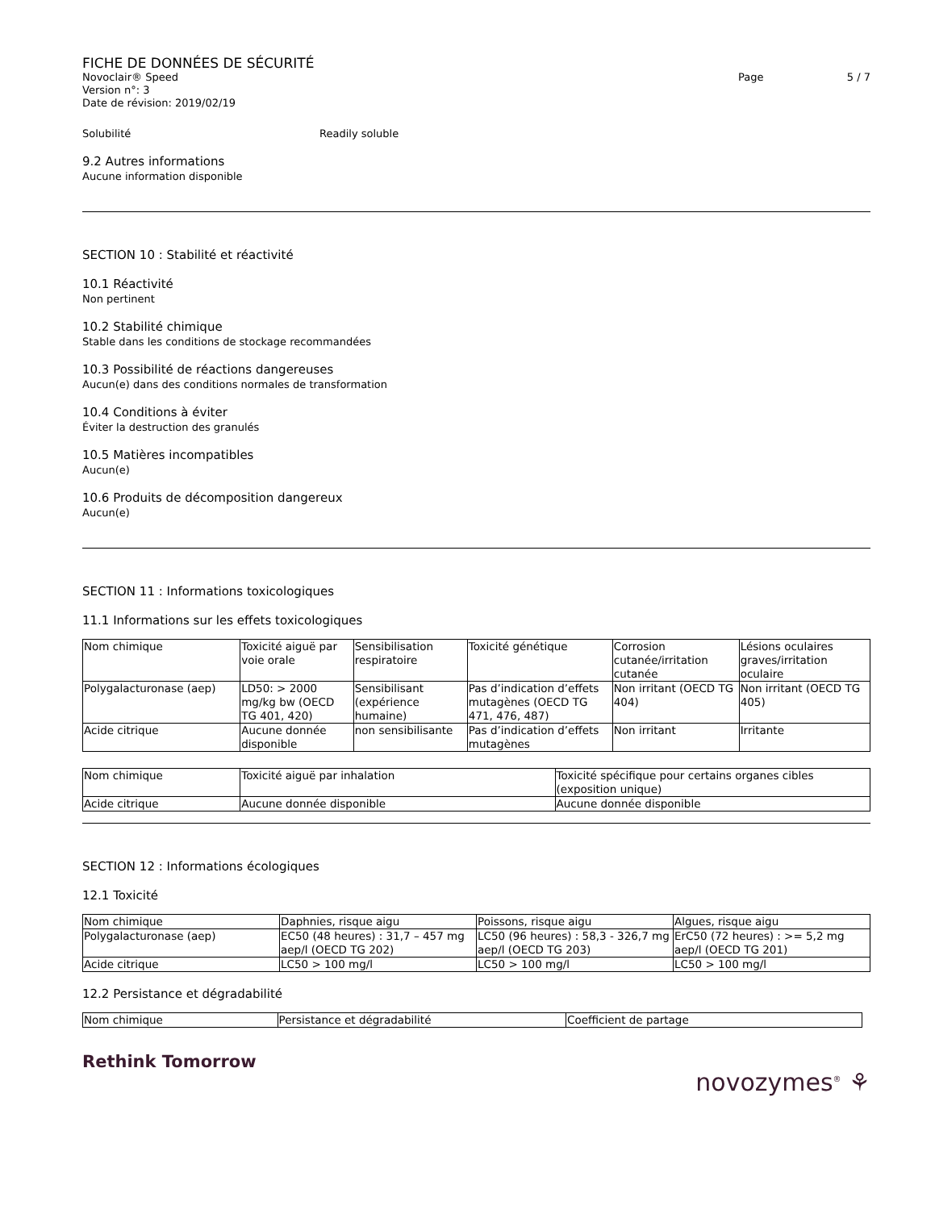FICHE DE DONNÉES DE SÉCURITÉ
Novoclair® Speed Page 5 / 7
Version n°: 3
Date de révision: 2019/02/19
Solubilité Readily soluble
9.2 Autres informations
Aucune information disponible
SECTION 10 : Stabilité et réactivité
10.1 Réactivité
Non pertinent
10.2 Stabilité chimique
Stable dans les conditions de stockage recommandées
10.3 Possibilité de réactions dangereuses
Aucun(e) dans des conditions normales de transformation
10.4 Conditions à éviter
Éviter la destruction des granulés
10.5 Matières incompatibles
Aucun(e)
10.6 Produits de décomposition dangereux
Aucun(e)
SECTION 11 : Informations toxicologiques
11.1 Informations sur les effets toxicologiques
| Nom chimique | Toxicité aiguë par voie orale | Sensibilisation respiratoire | Toxicité génétique | Corrosion cutanée/irritation cutanée | Lésions oculaires graves/irritation oculaire |
| Polygalacturonase (aep) | LD50: > 2000 mg/kg bw (OECD TG 401, 420) | Sensibilisant (expérience humaine) | Pas d’indication d’effets mutagènes (OECD TG 471, 476, 487) | Non irritant (OECD TG 404) | Non irritant (OECD TG 405) |
| Acide citrique | Aucune donnée disponible | non sensibilisante | Pas d’indication d’effets mutagènes | Non irritant | Irritante |
| Nom chimique | Toxicité aiguë par inhalation | Toxicité spécifique pour certains organes cibles (exposition unique) |
| Acide citrique | Aucune donnée disponible | Aucune donnée disponible |
SECTION 12 : Informations écologiques
12.1 Toxicité
| Nom chimique | Daphnies, risque aigu | Poissons, risque aigu | Algues, risque aigu |
| Polygalacturonase (aep) | EC50 (48 heures) : 31,7 – 457 mg aep/l (OECD TG 202) | LC50 (96 heures) : 58,3 - 326,7 mg aep/l (OECD TG 203) | ErC50 (72 heures) : >= 5,2 mg aep/l (OECD TG 201) |
| Acide citrique | LC50 > 100 mg/l | LC50 > 100 mg/l | LC50 > 100 mg/l |
12.2 Persistance et dégradabilité
| Nom chimique | Persistance et dégradabilité | Coefficient de partage |
Rethink Tomorrow
novozymes<sup>®</sup> ⚘